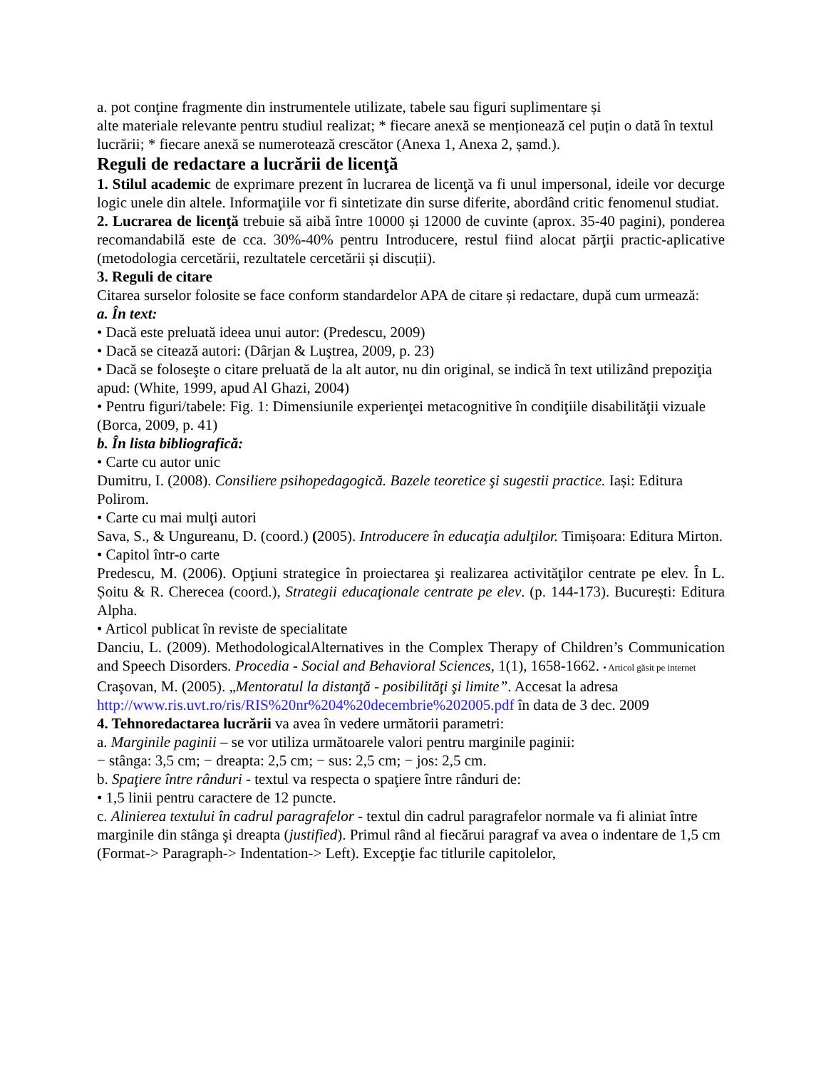a. pot conţine fragmente din instrumentele utilizate, tabele sau figuri suplimentare și
alte materiale relevante pentru studiul realizat; * fiecare anexă se menționează cel puțin o dată în textul lucrării; * fiecare anexă se numerotează crescător (Anexa 1, Anexa 2, șamd.).
Reguli de redactare a lucrării de licenţă
1. Stilul academic de exprimare prezent în lucrarea de licenţă va fi unul impersonal, ideile vor decurge logic unele din altele. Informaţiile vor fi sintetizate din surse diferite, abordând critic fenomenul studiat.
2. Lucrarea de licenţă trebuie să aibă între 10000 și 12000 de cuvinte (aprox. 35-40 pagini), ponderea recomandabilă este de cca. 30%-40% pentru Introducere, restul fiind alocat părţii practic-aplicative (metodologia cercetării, rezultatele cercetării și discuții).
3. Reguli de citare
Citarea surselor folosite se face conform standardelor APA de citare și redactare, după cum urmează:
a. În text:
• Dacă este preluată ideea unui autor: (Predescu, 2009)
• Dacă se citează autori: (Dârjan & Luştrea, 2009, p. 23)
• Dacă se foloseşte o citare preluată de la alt autor, nu din original, se indică în text utilizând prepoziţia apud: (White, 1999, apud Al Ghazi, 2004)
• Pentru figuri/tabele: Fig. 1: Dimensiunile experienţei metacognitive în condiţiile disabilităţii vizuale (Borca, 2009, p. 41)
b. În lista bibliografică:
• Carte cu autor unic
Dumitru, I. (2008). Consiliere psihopedagogică. Bazele teoretice şi sugestii practice. Iași: Editura Polirom.
• Carte cu mai mulţi autori
Sava, S., & Ungureanu, D. (coord.) (2005). Introducere în educaţia adulţilor. Timișoara: Editura Mirton.
• Capitol într-o carte
Predescu, M. (2006). Opţiuni strategice în proiectarea şi realizarea activităţilor centrate pe elev. În L. Șoitu & R. Cherecea (coord.), Strategii educaţionale centrate pe elev. (p. 144-173). București: Editura Alpha.
• Articol publicat în reviste de specialitate
Danciu, L. (2009). MethodologicalAlternatives in the Complex Therapy of Children’s Communication and Speech Disorders. Procedia - Social and Behavioral Sciences, 1(1), 1658-1662. • Articol găsit pe internet
Craşovan, M. (2005). „Mentoratul la distanţă - posibilităţi şi limite”. Accesat la adresa http://www.ris.uvt.ro/ris/RIS%20nr%204%20decembrie%202005.pdf în data de 3 dec. 2009
4. Tehnoredactarea lucrării va avea în vedere următorii parametri:
a. Marginile paginii – se vor utiliza următoarele valori pentru marginile paginii:
− stânga: 3,5 cm; − dreapta: 2,5 cm; − sus: 2,5 cm; − jos: 2,5 cm.
b. Spaţiere între rânduri - textul va respecta o spaţiere între rânduri de:
• 1,5 linii pentru caractere de 12 puncte.
c. Alinierea textului în cadrul paragrafelor - textul din cadrul paragrafelor normale va fi aliniat între marginile din stânga şi dreapta (justified). Primul rând al fiecărui paragraf va avea o indentare de 1,5 cm (Format-> Paragraph-> Indentation-> Left). Excepţie fac titlurile capitolelor,